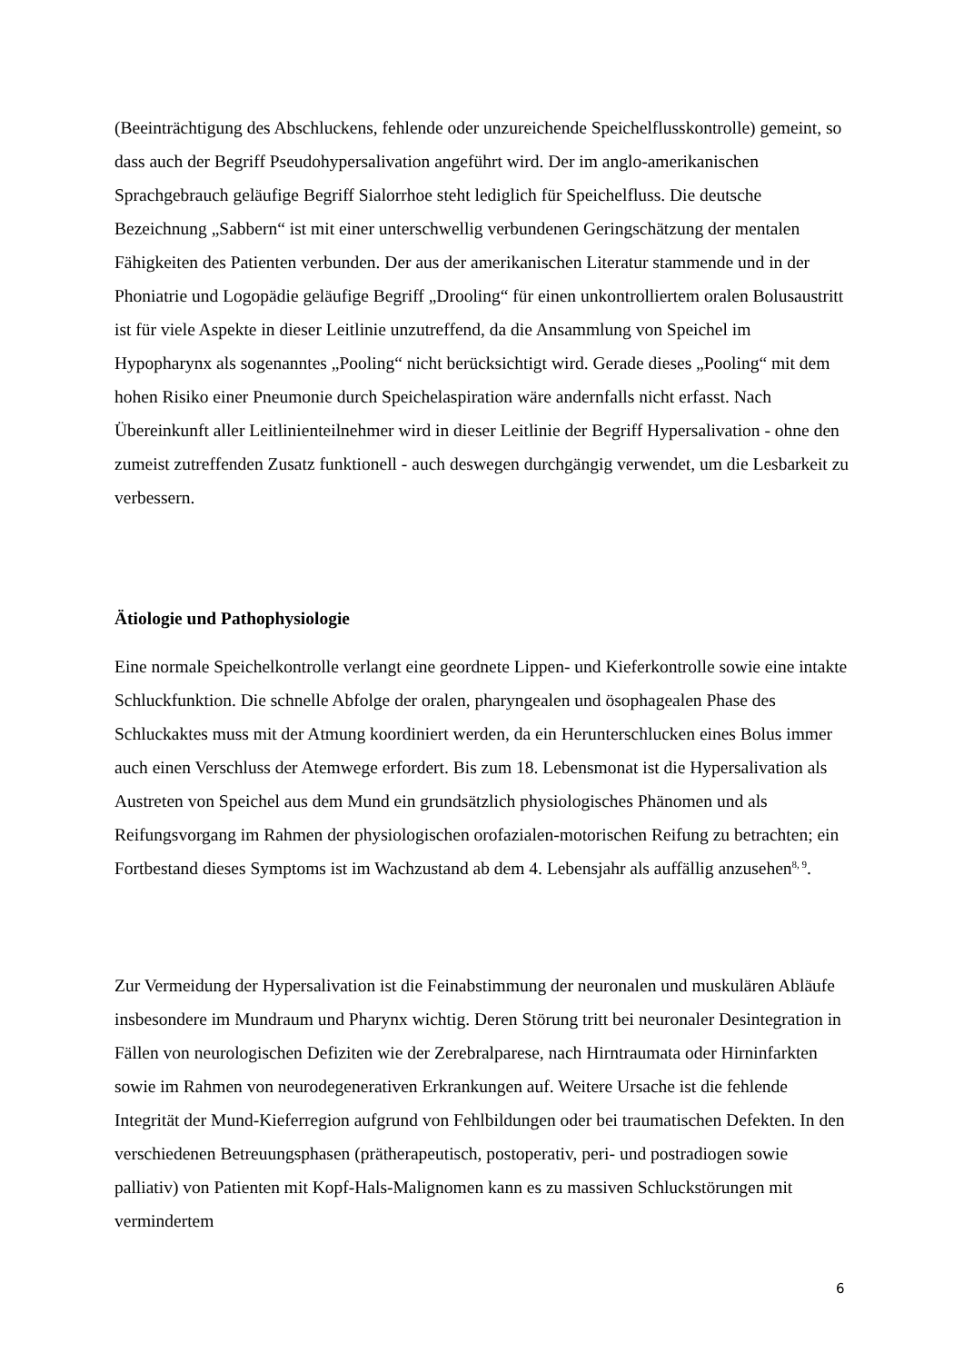(Beeinträchtigung des Abschluckens, fehlende oder unzureichende Speichelflusskontrolle) gemeint, so dass auch der Begriff Pseudohypersalivation angeführt wird. Der im anglo-amerikanischen Sprachgebrauch geläufige Begriff Sialorrhoe steht lediglich für Speichelfluss. Die deutsche Bezeichnung „Sabbern“ ist mit einer unterschwellig verbundenen Geringschätzung der mentalen Fähigkeiten des Patienten verbunden. Der aus der amerikanischen Literatur stammende und in der Phoniatrie und Logopädie geläufige Begriff „Drooling“ für einen unkontrolliertem oralen Bolusaustritt ist für viele Aspekte in dieser Leitlinie unzutreffend, da die Ansammlung von Speichel im Hypopharynx als sogenanntes „Pooling“ nicht berücksichtigt wird. Gerade dieses „Pooling“ mit dem hohen Risiko einer Pneumonie durch Speichelaspiration wäre andernfalls nicht erfasst. Nach Übereinkunft aller Leitlinienteilnehmer wird in dieser Leitlinie der Begriff Hypersalivation - ohne den zumeist zutreffenden Zusatz funktionell - auch deswegen durchgängig verwendet, um die Lesbarkeit zu verbessern.
Ätiologie und Pathophysiologie
Eine normale Speichelkontrolle verlangt eine geordnete Lippen- und Kieferkontrolle sowie eine intakte Schluckfunktion. Die schnelle Abfolge der oralen, pharyngealen und ösophagealen Phase des Schluckaktes muss mit der Atmung koordiniert werden, da ein Herunterschlucken eines Bolus immer auch einen Verschluss der Atemwege erfordert. Bis zum 18. Lebensmonat ist die Hypersalivation als Austreten von Speichel aus dem Mund ein grundsätzlich physiologisches Phänomen und als Reifungsvorgang im Rahmen der physiologischen orofazialen-motorischen Reifung zu betrachten; ein Fortbestand dieses Symptoms ist im Wachzustand ab dem 4. Lebensjahr als auffällig anzusehen<sup>8, 9</sup>.
Zur Vermeidung der Hypersalivation ist die Feinabstimmung der neuronalen und muskulären Abläufe insbesondere im Mundraum und Pharynx wichtig. Deren Störung tritt bei neuronaler Desintegration in Fällen von neurologischen Defiziten wie der Zerebralparese, nach Hirntraumata oder Hirninfarkten sowie im Rahmen von neurodegenerativen Erkrankungen auf. Weitere Ursache ist die fehlende Integrität der Mund-Kieferregion aufgrund von Fehlbildungen oder bei traumatischen Defekten. In den verschiedenen Betreuungsphasen (prätherapeutisch, postoperativ, peri- und postradiogen sowie palliativ) von Patienten mit Kopf-Hals-Malignomen kann es zu massiven Schluckstörungen mit vermindertem
6